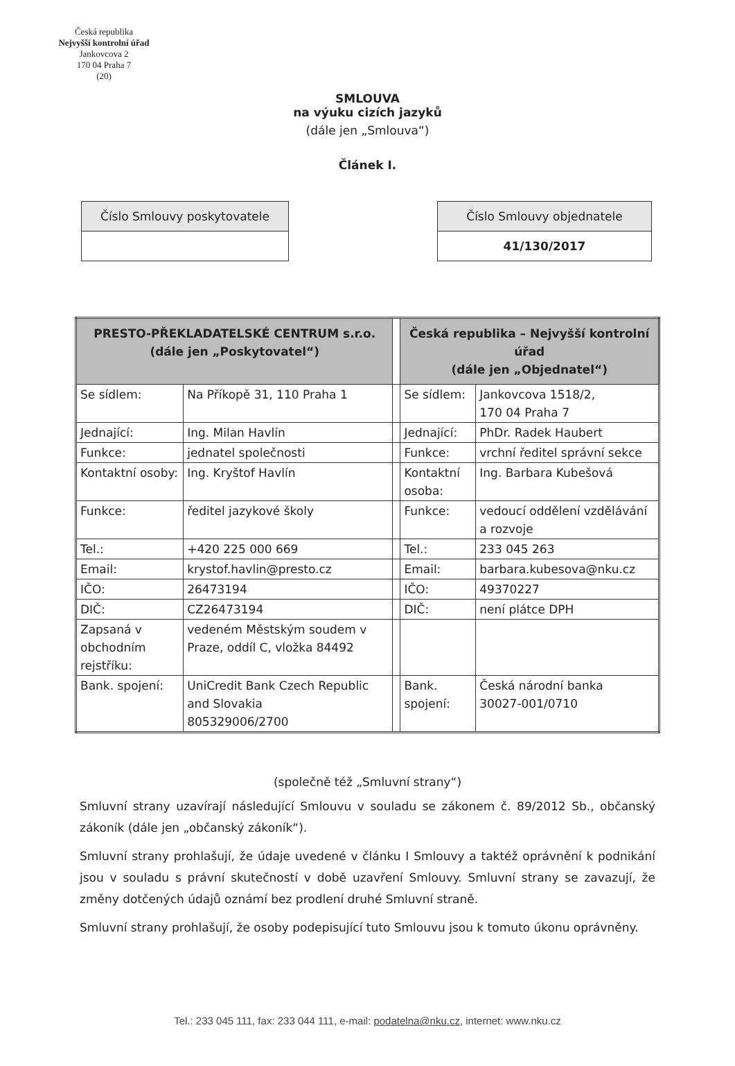Česká republika
Nejvyšší kontrolní úřad
Jankovcova 2
170 04 Praha 7
(20)
SMLOUVA
na výuku cizích jazyků
(dále jen „Smlouva“)
Článek I.
| Číslo Smlouvy poskytovatele |
| --- |
| Číslo Smlouvy objednatele |
| --- |
| 41/130/2017 |
| PRESTO-PŘEKLADATELSKÉ CENTRUM s.r.o. (dále jen „Poskytovatel“) | | | Česká republika – Nejvyšší kontrolní úřad (dále jen „Objednatel“) | |
| Se sídlem: | Na Příkopě 31, 110 Praha 1 | | Se sídlem: | Jankovcova 1518/2, 170 04 Praha 7 |
| Jednající: | Ing. Milan Havlín | | Jednající: | PhDr. Radek Haubert |
| Funkce: | jednatel společnosti | | Funkce: | vrchní ředitel správní sekce |
| Kontaktní osoby: | Ing. Kryštof Havlín | | Kontaktní osoba: | Ing. Barbara Kubešová |
| Funkce: | ředitel jazykové školy | | Funkce: | vedoucí oddělení vzdělávání a rozvoje |
| Tel.: | +420 225 000 669 | | Tel.: | 233 045 263 |
| Email: | krystof.havlin@presto.cz | | Email: | barbara.kubesova@nku.cz |
| IČO: | 26473194 | | IČO: | 49370227 |
| DIČ: | CZ26473194 | | DIČ: | není plátce DPH |
| Zapsaná v obchodním rejstříku: | vedeném Městským soudem v Praze, oddíl C, vložka 84492 | | | |
| Bank. spojení: | UniCredit Bank Czech Republic and Slovakia 805329006/2700 | | Bank. spojení: | Česká národní banka 30027-001/0710 |
(společně též „Smluvní strany“)
Smluvní strany uzavírají následující Smlouvu v souladu se zákonem č. 89/2012 Sb., občanský zákoník (dále jen „občanský zákoník“).
Smluvní strany prohlašují, že údaje uvedené v článku I Smlouvy a taktéž oprávnění k podnikání jsou v souladu s právní skutečností v době uzavření Smlouvy. Smluvní strany se zavazují, že změny dotčených údajů oznámí bez prodlení druhé Smluvní straně.
Smluvní strany prohlašují, že osoby podepisující tuto Smlouvu jsou k tomuto úkonu oprávněny.
Tel.: 233 045 111, fax: 233 044 111, e-mail: podatelna@nku.cz, internet: www.nku.cz